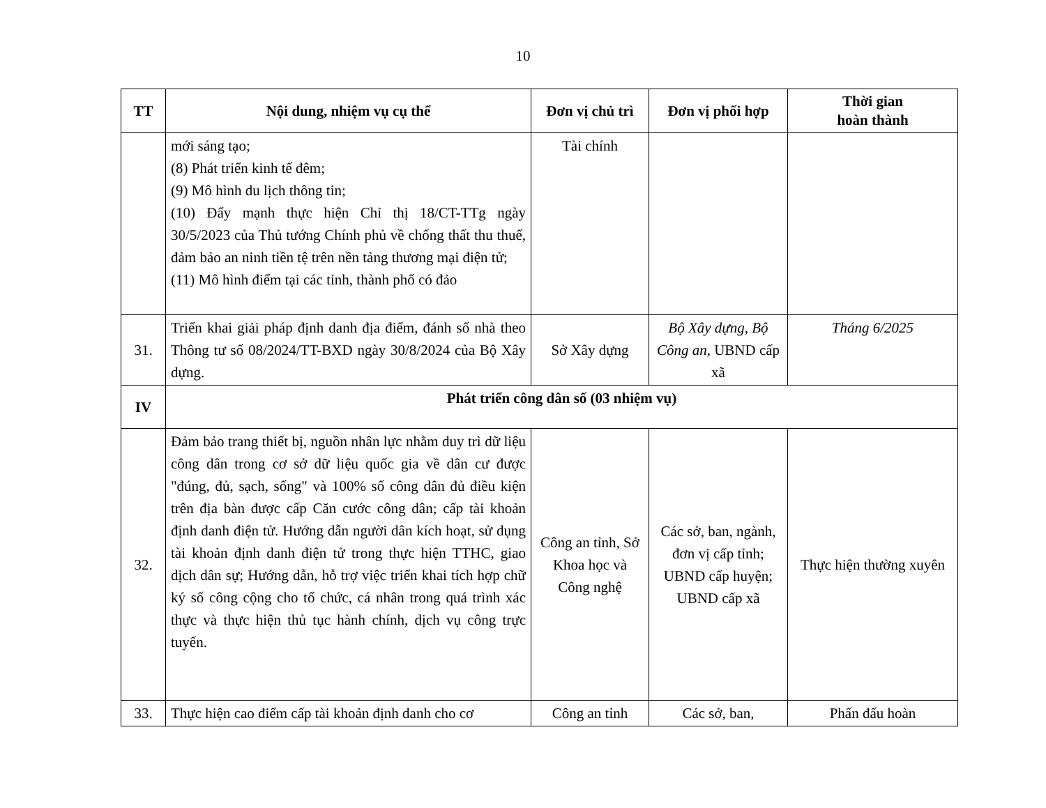10
| TT | Nội dung, nhiệm vụ cụ thể | Đơn vị chủ trì | Đơn vị phối hợp | Thời gian hoàn thành |
| --- | --- | --- | --- | --- |
| | mới sáng tạo; (8) Phát triển kinh tế đêm; (9) Mô hình du lịch thông tin; (10) Đẩy mạnh thực hiện Chỉ thị 18/CT-TTg ngày 30/5/2023 của Thủ tướng Chính phủ về chống thất thu thuế, đảm bảo an ninh tiền tệ trên nền tảng thương mại điện tử; (11) Mô hình điểm tại các tỉnh, thành phố có đảo | Tài chính | | |
| 31. | Triển khai giải pháp định danh địa điểm, đánh số nhà theo Thông tư số 08/2024/TT-BXD ngày 30/8/2024 của Bộ Xây dựng. | Sở Xây dựng | Bộ Xây dựng, Bộ Công an, UBND cấp xã | Tháng 6/2025 |
| IV | Phát triển công dân số (03 nhiệm vụ) | | | |
| 32. | Đảm bảo trang thiết bị, nguồn nhân lực nhằm duy trì dữ liệu công dân trong cơ sở dữ liệu quốc gia về dân cư được "đúng, đủ, sạch, sống" và 100% số công dân đủ điều kiện trên địa bàn được cấp Căn cước công dân; cấp tài khoản định danh điện tử. Hướng dẫn người dân kích hoạt, sử dụng tài khoản định danh điện tử trong thực hiện TTHC, giao dịch dân sự; Hướng dẫn, hỗ trợ việc triển khai tích hợp chữ ký số công cộng cho tổ chức, cá nhân trong quá trình xác thực và thực hiện thủ tục hành chính, dịch vụ công trực tuyến. | Công an tỉnh, Sở Khoa học và Công nghệ | Các sở, ban, ngành, đơn vị cấp tỉnh; UBND cấp huyện; UBND cấp xã | Thực hiện thường xuyên |
| 33. | Thực hiện cao điểm cấp tài khoản định danh cho cơ | Công an tỉnh | Các sở, ban, | Phấn đấu hoàn |